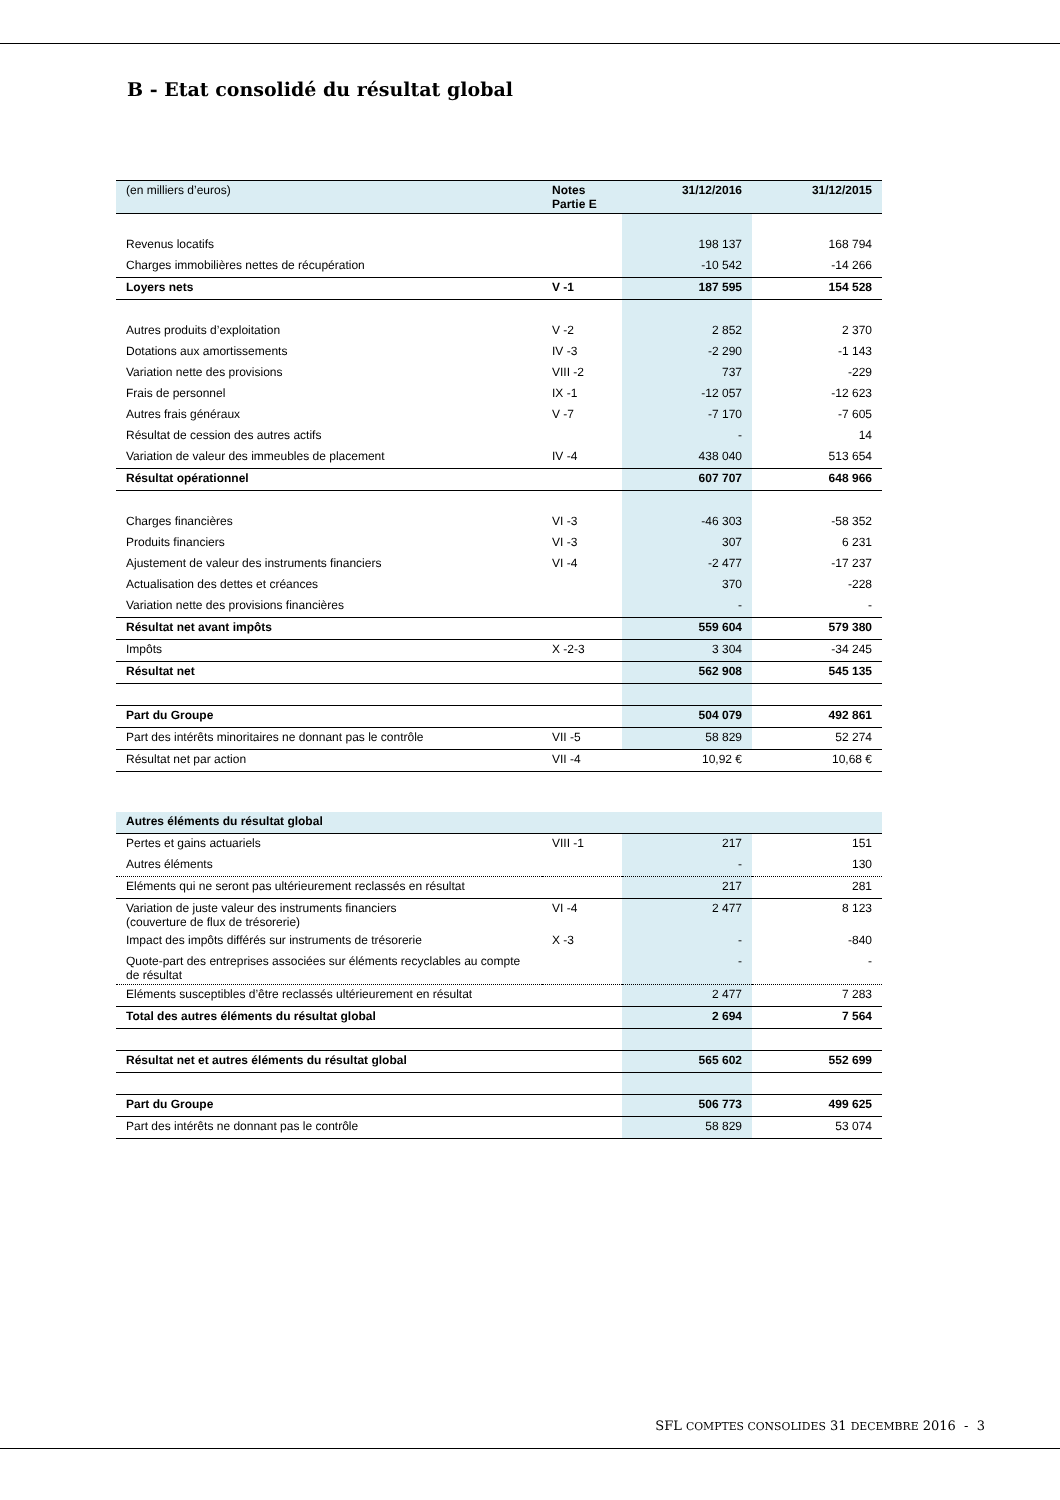B - Etat consolidé du résultat global
| (en milliers d’euros) | Notes Partie E | 31/12/2016 | 31/12/2015 |
| --- | --- | --- | --- |
| Revenus locatifs | | 198 137 | 168 794 |
| Charges immobilières nettes de récupération | | -10 542 | -14 266 |
| Loyers nets | V -1 | 187 595 | 154 528 |
| Autres produits d’exploitation | V -2 | 2 852 | 2 370 |
| Dotations aux amortissements | IV -3 | -2 290 | -1 143 |
| Variation nette des provisions | VIII -2 | 737 | -229 |
| Frais de personnel | IX -1 | -12 057 | -12 623 |
| Autres frais généraux | V -7 | -7 170 | -7 605 |
| Résultat de cession des autres actifs | | - | 14 |
| Variation de valeur des immeubles de placement | IV -4 | 438 040 | 513 654 |
| Résultat opérationnel | | 607 707 | 648 966 |
| Charges financières | VI -3 | -46 303 | -58 352 |
| Produits financiers | VI -3 | 307 | 6 231 |
| Ajustement de valeur des instruments financiers | VI -4 | -2 477 | -17 237 |
| Actualisation des dettes et créances | | 370 | -228 |
| Variation nette des provisions financières | | - | - |
| Résultat net avant impôts | | 559 604 | 579 380 |
| Impôts | X -2-3 | 3 304 | -34 245 |
| Résultat net | | 562 908 | 545 135 |
| Part du Groupe | | 504 079 | 492 861 |
| Part des intérêts minoritaires ne donnant pas le contrôle | VII -5 | 58 829 | 52 274 |
| Résultat net par action | VII -4 | 10,92 € | 10,68 € |
| Autres éléments du résultat global | | | |
| --- | --- | --- | --- |
| Pertes et gains actuariels | VIII -1 | 217 | 151 |
| Autres éléments | | - | 130 |
| Eléments qui ne seront pas ultérieurement reclassés en résultat | | 217 | 281 |
| Variation de juste valeur des instruments financiers (couverture de flux de trésorerie) | VI -4 | 2 477 | 8 123 |
| Impact des impôts différés sur instruments de trésorerie | X -3 | - | -840 |
| Quote-part des entreprises associées sur éléments recyclables au compte de résultat | | - | - |
| Eléments susceptibles d’être reclassés ultérieurement en résultat | | 2 477 | 7 283 |
| Total des autres éléments du résultat global | | 2 694 | 7 564 |
| Résultat net et autres éléments du résultat global | | 565 602 | 552 699 |
| Part du Groupe | | 506 773 | 499 625 |
| Part des intérêts ne donnant pas le contrôle | | 58 829 | 53 074 |
SFL COMPTES CONSOLIDES 31 DECEMBRE 2016 - 3